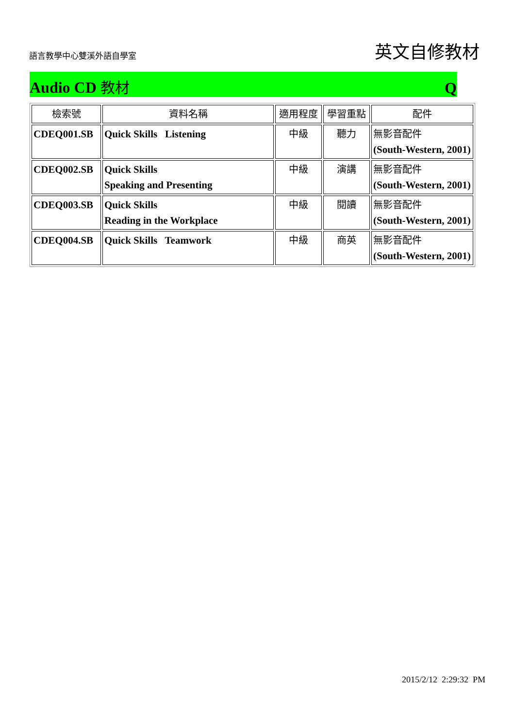語言教學中心雙溪外語自學室
英文自修教材
Audio CD 教材 Q
| 檢索號 | 資料名稱 | 適用程度 | 學習重點 | 配件 |
| --- | --- | --- | --- | --- |
| CDEQ001.SB | Quick Skills Listening | 中級 | 聽力 | 無影音配件 (South-Western, 2001) |
| CDEQ002.SB | Quick Skills Speaking and Presenting | 中級 | 演講 | 無影音配件 (South-Western, 2001) |
| CDEQ003.SB | Quick Skills Reading in the Workplace | 中級 | 閱讀 | 無影音配件 (South-Western, 2001) |
| CDEQ004.SB | Quick Skills Teamwork | 中級 | 商英 | 無影音配件 (South-Western, 2001) |
2015/2/12 2:29:32 PM